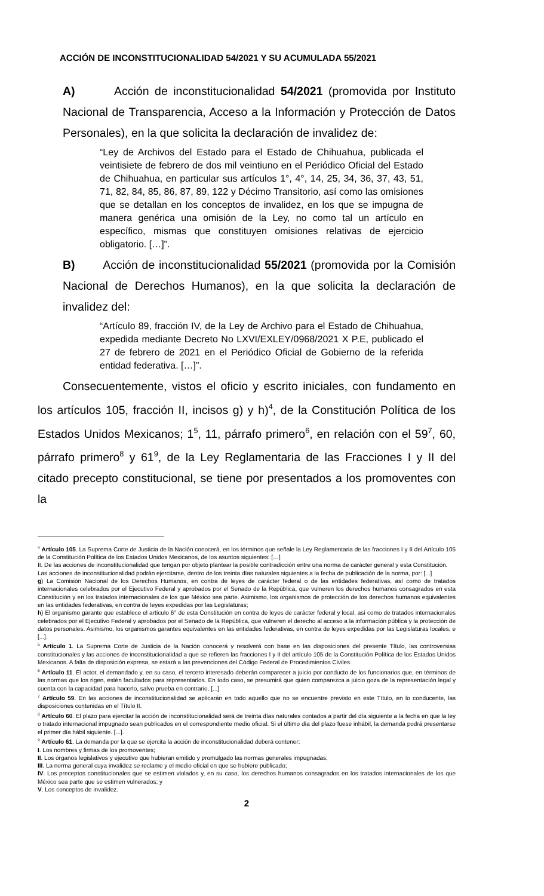ACCIÓN DE INCONSTITUCIONALIDAD 54/2021 Y SU ACUMULADA 55/2021
A) Acción de inconstitucionalidad 54/2021 (promovida por Instituto Nacional de Transparencia, Acceso a la Información y Protección de Datos Personales), en la que solicita la declaración de invalidez de:
“Ley de Archivos del Estado para el Estado de Chihuahua, publicada el veintisiete de febrero de dos mil veintiuno en el Periódico Oficial del Estado de Chihuahua, en particular sus artículos 1°, 4°, 14, 25, 34, 36, 37, 43, 51, 71, 82, 84, 85, 86, 87, 89, 122 y Décimo Transitorio, así como las omisiones que se detallan en los conceptos de invalidez, en los que se impugna de manera genérica una omisión de la Ley, no como tal un artículo en específico, mismas que constituyen omisiones relativas de ejercicio obligatorio. […]”.
B) Acción de inconstitucionalidad 55/2021 (promovida por la Comisión Nacional de Derechos Humanos), en la que solicita la declaración de invalidez del:
“Artículo 89, fracción IV, de la Ley de Archivo para el Estado de Chihuahua, expedida mediante Decreto No LXVI/EXLEY/0968/2021 X P.E, publicado el 27 de febrero de 2021 en el Periódico Oficial de Gobierno de la referida entidad federativa. […]”.
Consecuentemente, vistos el oficio y escrito iniciales, con fundamento en los artículos 105, fracción II, incisos g) y h)<sup>4</sup>, de la Constitución Política de los Estados Unidos Mexicanos; 1<sup>5</sup>, 11, párrafo primero<sup>6</sup>, en relación con el 59<sup>7</sup>, 60, párrafo primero<sup>8</sup> y 61<sup>9</sup>, de la Ley Reglamentaria de las Fracciones I y II del citado precepto constitucional, se tiene por presentados a los promoventes con la
<sup>4</sup> Artículo 105. La Suprema Corte de Justicia de la Nación conocerá, en los términos que señale la Ley Reglamentaria de las fracciones I y II del Artículo 105 de la Constitución Política de los Estados Unidos Mexicanos, de los asuntos siguientes: […]
II. De las acciones de inconstitucionalidad que tengan por objeto plantear la posible contradicción entre una norma de carácter general y esta Constitución.
Las acciones de inconstitucionalidad podrán ejercitarse, dentro de los treinta días naturales siguientes a la fecha de publicación de la norma, por: [...]
g) La Comisión Nacional de los Derechos Humanos, en contra de leyes de carácter federal o de las entidades federativas, así como de tratados internacionales celebrados por el Ejecutivo Federal y aprobados por el Senado de la República, que vulneren los derechos humanos consagrados en esta Constitución y en los tratados internacionales de los que México sea parte. Asimismo, los organismos de protección de los derechos humanos equivalentes en las entidades federativas, en contra de leyes expedidas por las Legislaturas;
h) El organismo garante que establece el artículo 6° de esta Constitución en contra de leyes de carácter federal y local, así como de tratados internacionales celebrados por el Ejecutivo Federal y aprobados por el Senado de la República, que vulneren el derecho al acceso a la información pública y la protección de datos personales. Asimismo, los organismos garantes equivalentes en las entidades federativas, en contra de leyes expedidas por las Legislaturas locales; e [...].
<sup>5</sup> Artículo 1. La Suprema Corte de Justicia de la Nación conocerá y resolverá con base en las disposiciones del presente Título, las controversias constitucionales y las acciones de inconstitucionalidad a que se refieren las fracciones I y II del artículo 105 de la Constitución Política de los Estados Unidos Mexicanos. A falta de disposición expresa, se estará a las prevenciones del Código Federal de Procedimientos Civiles.
<sup>6</sup> Artículo 11. El actor, el demandado y, en su caso, el tercero interesado deberán comparecer a juicio por conducto de los funcionarios que, en términos de las normas que los rigen, estén facultados para representarlos. En todo caso, se presumirá que quien comparezca a juicio goza de la representación legal y cuenta con la capacidad para hacerlo, salvo prueba en contrario. [...]
<sup>7</sup> Artículo 59. En las acciones de inconstitucionalidad se aplicarán en todo aquello que no se encuentre previsto en este Título, en lo conducente, las disposiciones contenidas en el Título II.
<sup>8</sup> Artículo 60. El plazo para ejercitar la acción de inconstitucionalidad será de treinta días naturales contados a partir del día siguiente a la fecha en que la ley o tratado internacional impugnado sean publicados en el correspondiente medio oficial. Si el último día del plazo fuese inhábil, la demanda podrá presentarse el primer día hábil siguiente. [...].
<sup>9</sup> Artículo 61. La demanda por la que se ejercita la acción de inconstitucionalidad deberá contener:
I. Los nombres y firmas de los promoventes;
II. Los órganos legislativos y ejecutivo que hubieran emitido y promulgado las normas generales impugnadas;
III. La norma general cuya invalidez se reclame y el medio oficial en que se hubiere publicado;
IV. Los preceptos constitucionales que se estimen violados y, en su caso, los derechos humanos consagrados en los tratados internacionales de los que México sea parte que se estimen vulnerados; y
V. Los conceptos de invalidez.
2